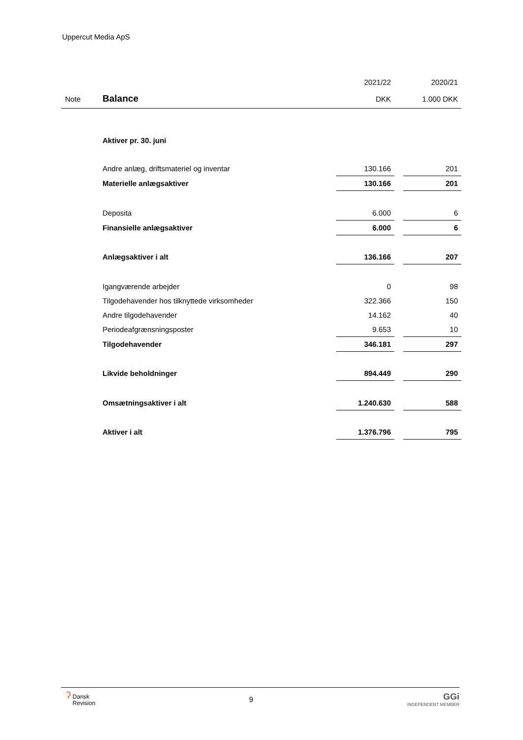Uppercut Media ApS
| | | 2021/22 | | 2020/21 |
| --- | --- | --- | --- | --- |
| Note | Balance | DKK | | 1.000 DKK |
| | Aktiver pr. 30. juni | | | |
| | Andre anlæg, driftsmateriel og inventar | 130.166 | | 201 |
| | Materielle anlægsaktiver | 130.166 | | 201 |
| | Deposita | 6.000 | | 6 |
| | Finansielle anlægsaktiver | 6.000 | | 6 |
| | Anlægsaktiver i alt | 136.166 | | 207 |
| | Igangværende arbejder | 0 | | 98 |
| | Tilgodehavender hos tilknyttede virksomheder | 322.366 | | 150 |
| | Andre tilgodehavender | 14.162 | | 40 |
| | Periodeafgrænsningsposter | 9.653 | | 10 |
| | Tilgodehavender | 346.181 | | 297 |
| | Likvide beholdninger | 894.449 | | 290 |
| | Omsætningsaktiver i alt | 1.240.630 | | 588 |
| | Aktiver i alt | 1.376.796 | | 795 |
ʔ Dansk
Revision
9
GGi
INDEPENDENT MEMBER